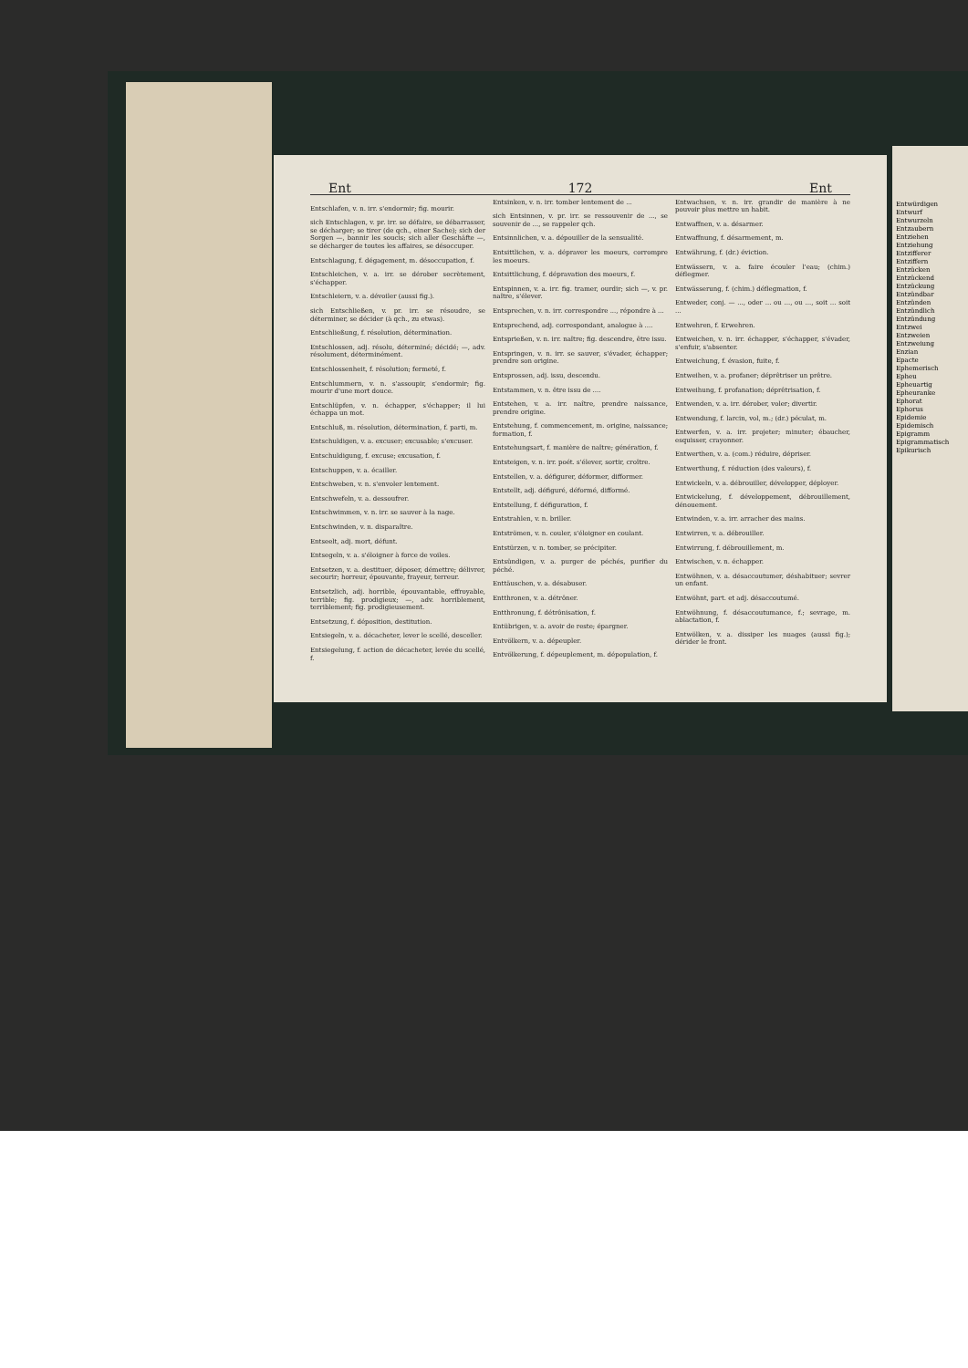Ent 172 Ent
Entschlafen, v. n. irr. s'endormir; fig. mourir.
sich Entschlagen, v. pr. irr. se défaire, se débarrasser, se décharger; se tirer (de qch., einer Sache); sich der Sorgen —, bannir les soucis; sich aller Geschäfte —, se décharger de toutes les affaires, se désoccuper.
Entschlagung, f. dégagement, m. désoccupation, f.
Entschleichen, v. a. irr. se dérober secrètement, s'échapper.
Entschleiern, v. a. dévoiler (aussi fig.).
sich Entschließen, v. pr. irr. se résoudre, se déterminer, se décider (à qch., zu etwas).
Entschließung, f. résolution, détermination.
Entschlossen, adj. résolu, déterminé; décidé; —, adv. résolument, déterminément.
Entschlossenheit, f. résolution; fermeté, f.
Entschlummern, v. n. s'assoupir, s'endormir; fig. mourir d'une mort douce.
Entschlüpfen, v. n. échapper, s'échapper; il lui échappa un mot.
Entschluß, m. résolution, détermination, f. parti, m.
Entschuldigen, v. a. excuser; excusable; s'excuser.
Entschuldigung, f. excuse; excusation, f.
Entschuppen, v. a. écailler.
Entschweben, v. n. s'envoler lentement.
Entschwefeln, v. a. dessoufrer.
Entschwimmen, v. n. irr. se sauver à la nage.
Entschwinden, v. n. disparaître.
Entseelt, adj. mort, défunt.
Entsegeln, v. a. s'éloigner à force de voiles.
Entsetzen, v. a. destituer, déposer, démettre; délivrer, secourir; horreur, épouvante, frayeur, terreur.
Entsetzlich, adj. horrible, épouvantable, effroyable, terrible; fig. prodigieux; —, adv. horriblement, terriblement; fig. prodigieusement.
Entsetzung, f. déposition, destitution.
Entsiegeln, v. a. décacheter, lever le scellé, desceller.
Entsiegelung, f. action de décacheter, levée du scellé, f.
Entsinken, v. n. irr. tomber lentement de ...
sich Entsinnen, v. pr. irr. se ressouvenir de ..., se souvenir de ..., se rappeler qch.
Entsinnlichen, v. a. dépouiller de la sensualité.
Entsittlichen, v. a. dépraver les moeurs, corrompre les moeurs.
Entsittlichung, f. dépravation des moeurs, f.
Entspinnen, v. a. irr. fig. tramer, ourdir; sich —, v. pr. naître, s'élever.
Entsprechen, v. n. irr. correspondre ..., répondre à ...
Entsprechend, adj. correspondant, analogue à ....
Entsprießen, v. n. irr. naître; fig. descendre, être issu.
Entspringen, v. n. irr. se sauver, s'évader, échapper; prendre son origine.
Entsprossen, adj. issu, descendu.
Entstammen, v. n. être issu de ....
Entstehen, v. a. irr. naître, prendre naissance, prendre origine.
Entstehung, f. commencement, m. origine, naissance; formation, f.
Entstehungsart, f. manière de naître; génération, f.
Entsteigen, v. n. irr. poét. s'élever, sortir, croître.
Entstellen, v. a. défigurer, déformer, difformer.
Entstellt, adj. défiguré, déformé, difformé.
Entstellung, f. défiguration, f.
Entstrahlen, v. n. briller.
Entströmen, v. n. couler, s'éloigner en coulant.
Entstürzen, v. n. tomber, se précipiter.
Entsündigen, v. a. purger de péchés, purifier du péché.
Enttäuschen, v. a. désabuser.
Entthronen, v. a. détrôner.
Entthronung, f. détrônisation, f.
Entübrigen, v. a. avoir de reste; épargner.
Entvölkern, v. a. dépeupler.
Entvölkerung, f. dépeuplement, m. dépopulation, f.
Entwachsen, v. n. irr. grandir de manière à ne pouvoir plus mettre un habit.
Entwaffnen, v. a. désarmer.
Entwaffnung, f. désarmement, m.
Entwährung, f. (dr.) éviction.
Entwässern, v. a. faire écouler l'eau; (chim.) déflegmer.
Entwässerung, f. (chim.) déflegmation, f.
Entweder, conj. — ..., oder ... ou ..., ou ..., soit ... soit ...
Entwehren, f. Erwehren.
Entweichen, v. n. irr. échapper, s'échapper, s'évader, s'enfuir, s'absenter.
Entweichung, f. évasion, fuite, f.
Entweihen, v. a. profaner; déprêtriser un prêtre.
Entweihung, f. profanation; déprêtrisation, f.
Entwenden, v. a. irr. dérober, voler; divertir.
Entwendung, f. larcin, vol, m.; (dr.) péculat, m.
Entwerfen, v. a. irr. projeter; minuter; ébaucher, esquisser, crayonner.
Entwerthen, v. a. (com.) réduire, dépriser.
Entwerthung, f. réduction (des valeurs), f.
Entwickeln, v. a. débrouiller, développer, déployer.
Entwickelung, f. développement, débrouillement, dénouement.
Entwinden, v. a. irr. arracher des mains.
Entwirren, v. a. débrouiller.
Entwirrung, f. débrouillement, m.
Entwischen, v. n. échapper.
Entwöhnen, v. a. désaccoutumer, déshabituer; sevrer un enfant.
Entwöhnt, part. et adj. désaccoutumé.
Entwöhnung, f. désaccoutumance, f.; sevrage, m. ablactation, f.
Entwölken, v. a. dissiper les nuages (aussi fig.); dérider le front.
Entwürdigen
Entwurf
Entwurzeln
Entzaubern
Entziehen
Entziehung
Entzifferer
Entziffern
Entzücken
Entzückend
Entzückung
Entzündbar
Entzünden
Entzündlich
Entzündung
Entzwei
Entzweien
Entzweiung
Enzian
Epacte
Ephemerisch
Epheu
Epheuartig
Epheuranke
Ephorat
Ephorus
Epidemie
Epidemisch
Epigramm
Epigrammatisch
Epikurisch